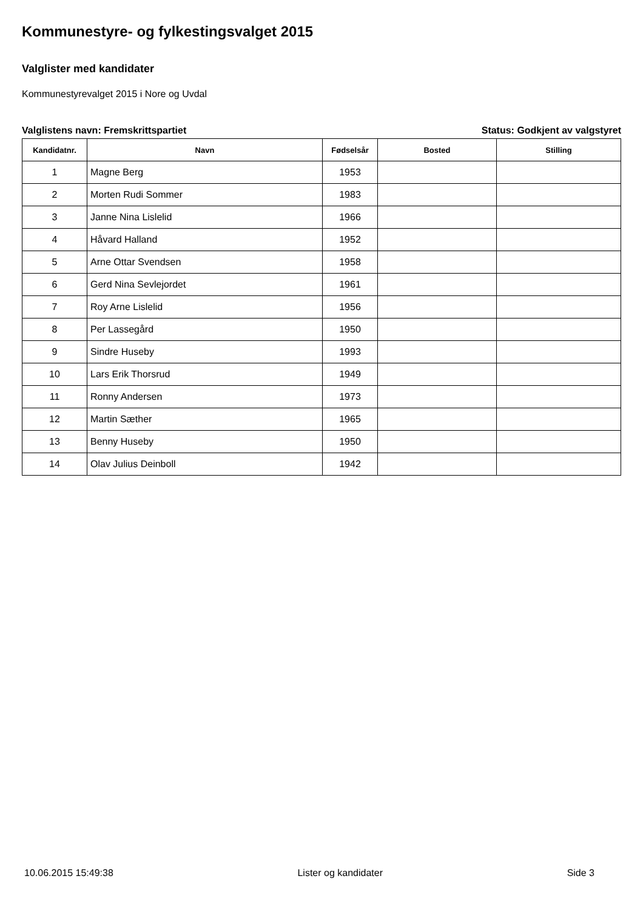Kommunestyre- og fylkestingsvalget 2015
Valglister med kandidater
Kommunestyrevalget 2015 i Nore og Uvdal
Valglistens navn: Fremskrittspartiet Status: Godkjent av valgstyret
| Kandidatnr. | Navn | Fødselsår | Bosted | Stilling |
| --- | --- | --- | --- | --- |
| 1 | Magne Berg | 1953 | | |
| 2 | Morten Rudi Sommer | 1983 | | |
| 3 | Janne Nina Lislelid | 1966 | | |
| 4 | Håvard Halland | 1952 | | |
| 5 | Arne Ottar Svendsen | 1958 | | |
| 6 | Gerd Nina Sevlejordet | 1961 | | |
| 7 | Roy Arne Lislelid | 1956 | | |
| 8 | Per Lassegård | 1950 | | |
| 9 | Sindre Huseby | 1993 | | |
| 10 | Lars Erik Thorsrud | 1949 | | |
| 11 | Ronny Andersen | 1973 | | |
| 12 | Martin Sæther | 1965 | | |
| 13 | Benny Huseby | 1950 | | |
| 14 | Olav Julius Deinboll | 1942 | | |
10.06.2015 15:49:38 Lister og kandidater Side 3